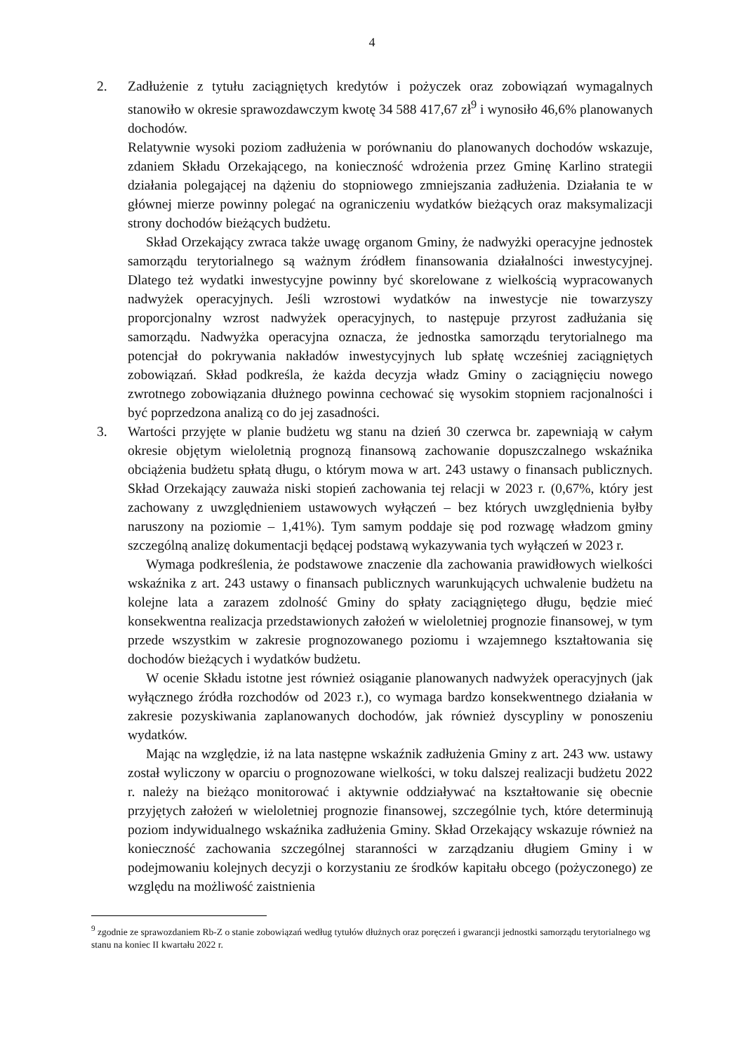4
2. Zadłużenie z tytułu zaciągniętych kredytów i pożyczek oraz zobowiązań wymagalnych stanowiło w okresie sprawozdawczym kwotę 34 588 417,67 zł<sup>9</sup> i wynosiło 46,6% planowanych dochodów.
Relatywnie wysoki poziom zadłużenia w porównaniu do planowanych dochodów wskazuje, zdaniem Składu Orzekającego, na konieczność wdrożenia przez Gminę Karlino strategii działania polegającej na dążeniu do stopniowego zmniejszania zadłużenia. Działania te w głównej mierze powinny polegać na ograniczeniu wydatków bieżących oraz maksymalizacji strony dochodów bieżących budżetu.
Skład Orzekający zwraca także uwagę organom Gminy, że nadwyżki operacyjne jednostek samorządu terytorialnego są ważnym źródłem finansowania działalności inwestycyjnej. Dlatego też wydatki inwestycyjne powinny być skorelowane z wielkością wypracowanych nadwyżek operacyjnych. Jeśli wzrostowi wydatków na inwestycje nie towarzyszy proporcjonalny wzrost nadwyżek operacyjnych, to następuje przyrost zadłużania się samorządu. Nadwyżka operacyjna oznacza, że jednostka samorządu terytorialnego ma potencjał do pokrywania nakładów inwestycyjnych lub spłatę wcześniej zaciągniętych zobowiązań. Skład podkreśla, że każda decyzja władz Gminy o zaciągnięciu nowego zwrotnego zobowiązania dłużnego powinna cechować się wysokim stopniem racjonalności i być poprzedzona analizą co do jej zasadności.
3. Wartości przyjęte w planie budżetu wg stanu na dzień 30 czerwca br. zapewniają w całym okresie objętym wieloletnią prognozą finansową zachowanie dopuszczalnego wskaźnika obciążenia budżetu spłatą długu, o którym mowa w art. 243 ustawy o finansach publicznych. Skład Orzekający zauważa niski stopień zachowania tej relacji w 2023 r. (0,67%, który jest zachowany z uwzględnieniem ustawowych wyłączeń – bez których uwzględnienia byłby naruszony na poziomie – 1,41%). Tym samym poddaje się pod rozwagę władzom gminy szczególną analizę dokumentacji będącej podstawą wykazywania tych wyłączeń w 2023 r.
Wymaga podkreślenia, że podstawowe znaczenie dla zachowania prawidłowych wielkości wskaźnika z art. 243 ustawy o finansach publicznych warunkujących uchwalenie budżetu na kolejne lata a zarazem zdolność Gminy do spłaty zaciągniętego długu, będzie mieć konsekwentna realizacja przedstawionych założeń w wieloletniej prognozie finansowej, w tym przede wszystkim w zakresie prognozowanego poziomu i wzajemnego kształtowania się dochodów bieżących i wydatków budżetu.
W ocenie Składu istotne jest również osiąganie planowanych nadwyżek operacyjnych (jak wyłącznego źródła rozchodów od 2023 r.), co wymaga bardzo konsekwentnego działania w zakresie pozyskiwania zaplanowanych dochodów, jak również dyscypliny w ponoszeniu wydatków.
Mając na względzie, iż na lata następne wskaźnik zadłużenia Gminy z art. 243 ww. ustawy został wyliczony w oparciu o prognozowane wielkości, w toku dalszej realizacji budżetu 2022 r. należy na bieżąco monitorować i aktywnie oddziaływać na kształtowanie się obecnie przyjętych założeń w wieloletniej prognozie finansowej, szczególnie tych, które determinują poziom indywidualnego wskaźnika zadłużenia Gminy. Skład Orzekający wskazuje również na konieczność zachowania szczególnej staranności w zarządzaniu długiem Gminy i w podejmowaniu kolejnych decyzji o korzystaniu ze środków kapitału obcego (pożyczonego) ze względu na możliwość zaistnienia
<sup>9</sup> zgodnie ze sprawozdaniem Rb-Z o stanie zobowiązań według tytułów dłużnych oraz poręczeń i gwarancji jednostki samorządu terytorialnego wg stanu na koniec II kwartału 2022 r.